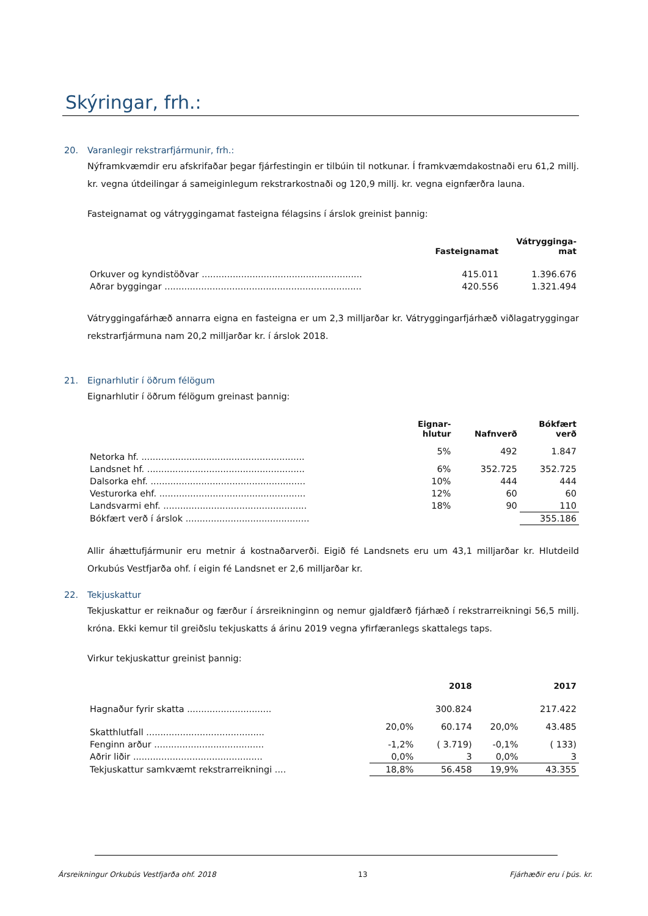Skýringar, frh.:
20. Varanlegir rekstrarfjármunir, frh.:
Nýframkvæmdir eru afskrifaðar þegar fjárfestingin er tilbúin til notkunar. Í framkvæmdakostnaði eru 61,2 millj. kr. vegna útdeilingar á sameiginlegum rekstrarkostnaði og 120,9 millj. kr. vegna eignfærðra launa.
Fasteignamat og vátryggingamat fasteigna félagsins í árslok greinist þannig:
| | Fasteignamat | Vátrygginga- mat |
| --- | --- | --- |
| Orkuver og kyndistöðvar ......................................................... | 415.011 | 1.396.676 |
| Aðrar byggingar ...................................................................... | 420.556 | 1.321.494 |
Vátryggingafárhæð annarra eigna en fasteigna er um 2,3 milljarðar kr. Vátryggingarfjárhæð viðlagatryggingar rekstrarfjármuna nam 20,2 milljarðar kr. í árslok 2018.
21. Eignarhlutir í öðrum félögum
Eignarhlutir í öðrum félögum greinast þannig:
| | Eignar- hlutur | Nafnverð | Bókfært verð |
| --- | --- | --- | --- |
| Netorka hf. .......................................................... | 5% | 492 | 1.847 |
| Landsnet hf. ........................................................ | 6% | 352.725 | 352.725 |
| Dalsorka ehf. ....................................................... | 10% | 444 | 444 |
| Vesturorka ehf. .................................................... | 12% | 60 | 60 |
| Landsvarmi ehf. ................................................... | 18% | 90 | 110 |
| Bókfært verð í árslok ............................................ | | | 355.186 |
Allir áhættufjármunir eru metnir á kostnaðarverði. Eigið fé Landsnets eru um 43,1 milljarðar kr. Hlutdeild Orkubús Vestfjarða ohf. í eigin fé Landsnet er 2,6 milljarðar kr.
22. Tekjuskattur
Tekjuskattur er reiknaður og færður í ársreikninginn og nemur gjaldfærð fjárhæð í rekstrarreikningi 56,5 millj. króna. Ekki kemur til greiðslu tekjuskatts á árinu 2019 vegna yfirfæranlegs skattalegs taps.
Virkur tekjuskattur greinist þannig:
| | | 2018 | | 2017 |
| --- | --- | --- | --- | --- |
| Hagnaður fyrir skatta .............................. | | 300.824 | | 217.422 |
| Skatthlutfall .......................................... | 20,0% | 60.174 | 20,0% | 43.485 |
| Fenginn arður ....................................... | -1,2% | ( 3.719) | -0,1% | ( 133) |
| Aðrir liðir .............................................. | 0,0% | 3 | 0,0% | 3 |
| Tekjuskattur samkvæmt rekstrarreikningi .... | 18,8% | 56.458 | 19,9% | 43.355 |
Ársreikningur Orkubús Vestfjarða ohf. 2018 13 Fjárhæðir eru í þús. kr.